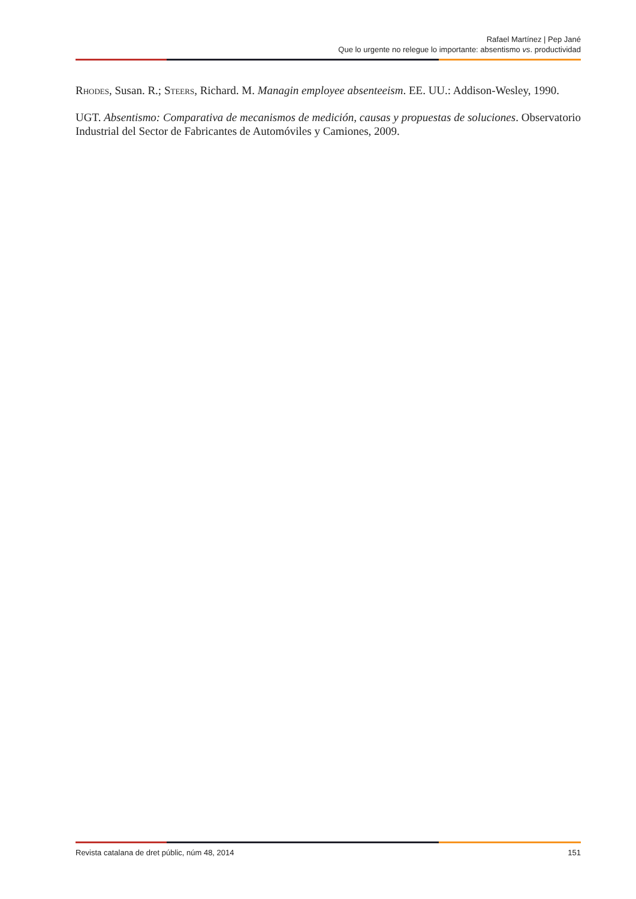Rafael Martínez | Pep Jané
Que lo urgente no relegue lo importante: absentismo vs. productividad
Rhodes, Susan. R.; Steers, Richard. M. Managin employee absenteeism. EE. UU.: Addison-Wesley, 1990.
UGT. Absentismo: Comparativa de mecanismos de medición, causas y propuestas de soluciones. Observatorio Industrial del Sector de Fabricantes de Automóviles y Camiones, 2009.
Revista catalana de dret públic, núm 48, 2014 151